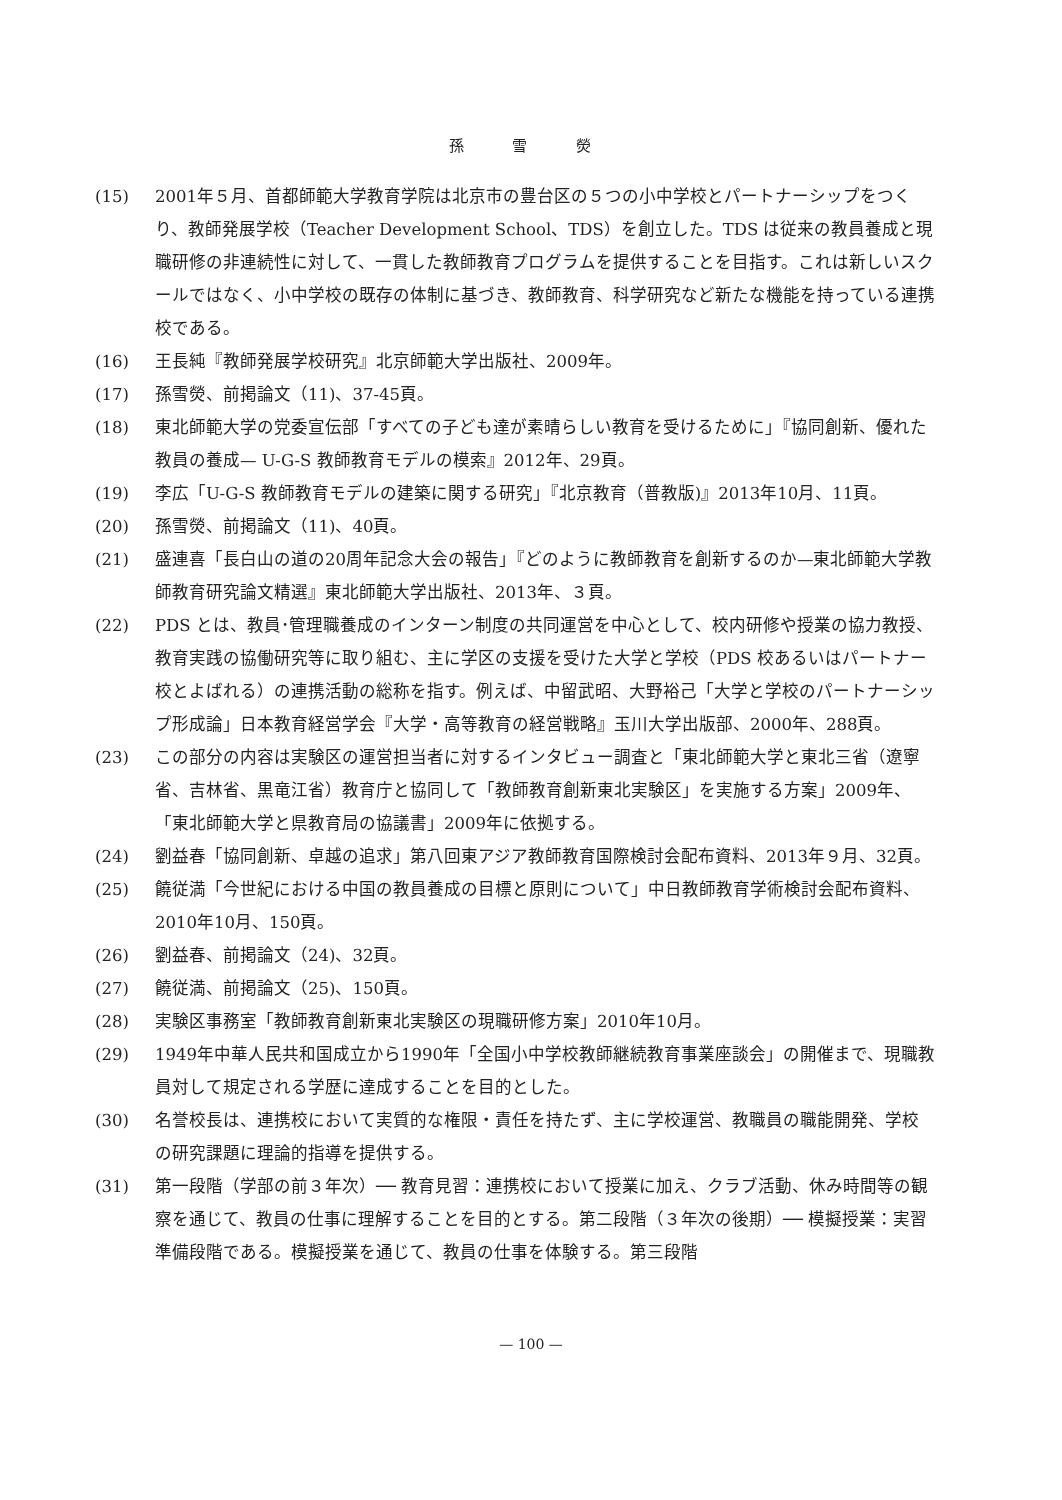孫 雪 熒
(15) 2001年５月、首都師範大学教育学院は北京市の豊台区の５つの小中学校とパートナーシップをつくり、教師発展学校（Teacher Development School、TDS）を創立した。TDS は従来の教員養成と現職研修の非連続性に対して、一貫した教師教育プログラムを提供することを目指す。これは新しいスクールではなく、小中学校の既存の体制に基づき、教師教育、科学研究など新たな機能を持っている連携校である。
(16) 王長純『教師発展学校研究』北京師範大学出版社、2009年。
(17) 孫雪熒、前掲論文（11)、37-45頁。
(18) 東北師範大学の党委宣伝部「すべての子ども達が素晴らしい教育を受けるために」『協同創新、優れた教員の養成— U-G-S 教師教育モデルの模索』2012年、29頁。
(19) 李広「U-G-S 教師教育モデルの建築に関する研究」『北京教育（普教版)』2013年10月、11頁。
(20) 孫雪熒、前掲論文（11)、40頁。
(21) 盛連喜「長白山の道の20周年記念大会の報告」『どのように教師教育を創新するのか—東北師範大学教師教育研究論文精選』東北師範大学出版社、2013年、３頁。
(22) PDS とは、教員･管理職養成のインターン制度の共同運営を中心として、校内研修や授業の協力教授、教育実践の協働研究等に取り組む、主に学区の支援を受けた大学と学校（PDS 校あるいはパートナー校とよばれる）の連携活動の総称を指す。例えば、中留武昭、大野裕己「大学と学校のパートナーシップ形成論」日本教育経営学会『大学・高等教育の経営戦略』玉川大学出版部、2000年、288頁。
(23) この部分の内容は実験区の運営担当者に対するインタビュー調査と「東北師範大学と東北三省（遼寧省、吉林省、黒竜江省）教育庁と協同して「教師教育創新東北実験区」を実施する方案」2009年、「東北師範大学と県教育局の協議書」2009年に依拠する。
(24) 劉益春「協同創新、卓越の追求」第八回東アジア教師教育国際検討会配布資料、2013年９月、32頁。
(25) 饒従満「今世紀における中国の教員養成の目標と原則について」中日教師教育学術検討会配布資料、2010年10月、150頁。
(26) 劉益春、前掲論文（24)、32頁。
(27) 饒従満、前掲論文（25)、150頁。
(28) 実験区事務室「教師教育創新東北実験区の現職研修方案」2010年10月。
(29) 1949年中華人民共和国成立から1990年「全国小中学校教師継続教育事業座談会」の開催まで、現職教員対して規定される学歴に達成することを目的とした。
(30) 名誉校長は、連携校において実質的な権限・責任を持たず、主に学校運営、教職員の職能開発、学校の研究課題に理論的指導を提供する。
(31) 第一段階（学部の前３年次）── 教育見習：連携校において授業に加え、クラブ活動、休み時間等の観察を通じて、教員の仕事に理解することを目的とする。第二段階（３年次の後期）── 模擬授業：実習準備段階である。模擬授業を通じて、教員の仕事を体験する。第三段階
— 100 —